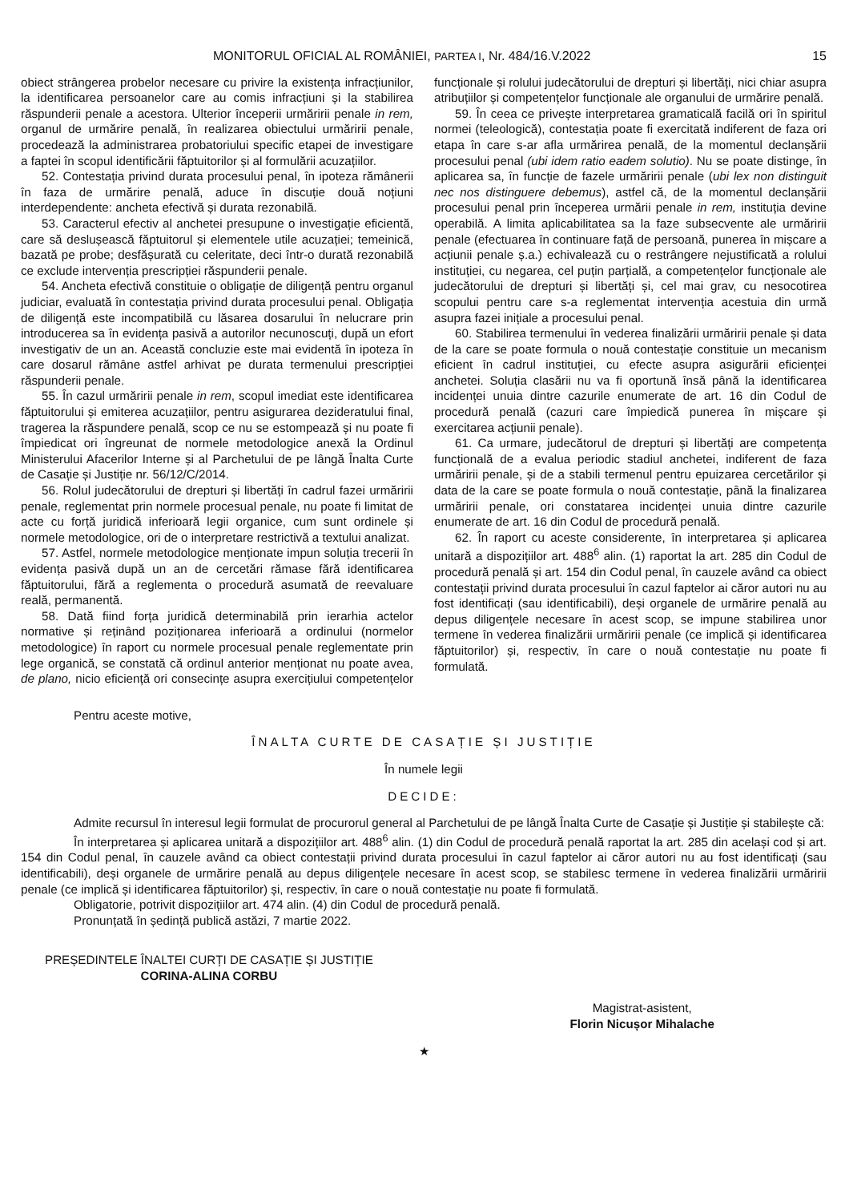MONITORUL OFICIAL AL ROMÂNIEI, PARTEA I, Nr. 484/16.V.2022 15
obiect strângerea probelor necesare cu privire la existența infracțiunilor, la identificarea persoanelor care au comis infracțiuni și la stabilirea răspunderii penale a acestora. Ulterior începerii urmăririi penale in rem, organul de urmărire penală, în realizarea obiectului urmăririi penale, procedează la administrarea probatoriului specific etapei de investigare a faptei în scopul identificării făptuitorilor și al formulării acuzațiilor.
52. Contestația privind durata procesului penal, în ipoteza rămânerii în faza de urmărire penală, aduce în discuție două noțiuni interdependente: ancheta efectivă și durata rezonabilă.
53. Caracterul efectiv al anchetei presupune o investigație eficientă, care să deslușească făptuitorul și elementele utile acuzației; temeinică, bazată pe probe; desfășurată cu celeritate, deci într-o durată rezonabilă ce exclude intervenția prescripției răspunderii penale.
54. Ancheta efectivă constituie o obligație de diligență pentru organul judiciar, evaluată în contestația privind durata procesului penal. Obligația de diligență este incompatibilă cu lăsarea dosarului în nelucrare prin introducerea sa în evidența pasivă a autorilor necunoscuți, după un efort investigativ de un an. Această concluzie este mai evidentă în ipoteza în care dosarul rămâne astfel arhivat pe durata termenului prescripției răspunderii penale.
55. În cazul urmăririi penale in rem, scopul imediat este identificarea făptuitorului și emiterea acuzațiilor, pentru asigurarea dezideratului final, tragerea la răspundere penală, scop ce nu se estompează și nu poate fi împiedicat ori îngreunat de normele metodologice anexă la Ordinul Ministerului Afacerilor Interne și al Parchetului de pe lângă Înalta Curte de Casație și Justiție nr. 56/12/C/2014.
56. Rolul judecătorului de drepturi și libertăți în cadrul fazei urmăririi penale, reglementat prin normele procesual penale, nu poate fi limitat de acte cu forță juridică inferioară legii organice, cum sunt ordinele și normele metodologice, ori de o interpretare restrictivă a textului analizat.
57. Astfel, normele metodologice menționate impun soluția trecerii în evidența pasivă după un an de cercetări rămase fără identificarea făptuitorului, fără a reglementa o procedură asumată de reevaluare reală, permanentă.
58. Dată fiind forța juridică determinabilă prin ierarhia actelor normative și reținând poziționarea inferioară a ordinului (normelor metodologice) în raport cu normele procesual penale reglementate prin lege organică, se constată că ordinul anterior menționat nu poate avea, de plano, nicio eficiență ori consecințe asupra exercițiului competențelor funcționale și rolului judecătorului de drepturi și libertăți, nici chiar asupra atribuțiilor și competențelor funcționale ale organului de urmărire penală.
59. În ceea ce privește interpretarea gramaticală facilă ori în spiritul normei (teleologică), contestația poate fi exercitată indiferent de faza ori etapa în care s-ar afla urmărirea penală, de la momentul declanșării procesului penal (ubi idem ratio eadem solutio). Nu se poate distinge, în aplicarea sa, în funcție de fazele urmăririi penale (ubi lex non distinguit nec nos distinguere debemus), astfel că, de la momentul declanșării procesului penal prin începerea urmării penale in rem, instituția devine operabilă. A limita aplicabilitatea sa la faze subsecvente ale urmăririi penale (efectuarea în continuare față de persoană, punerea în mișcare a acțiunii penale ș.a.) echivalează cu o restrângere nejustificată a rolului instituției, cu negarea, cel puțin parțială, a competențelor funcționale ale judecătorului de drepturi și libertăți și, cel mai grav, cu nesocotirea scopului pentru care s-a reglementat intervenția acestuia din urmă asupra fazei inițiale a procesului penal.
60. Stabilirea termenului în vederea finalizării urmăririi penale și data de la care se poate formula o nouă contestație constituie un mecanism eficient în cadrul instituției, cu efecte asupra asigurării eficienței anchetei. Soluția clasării nu va fi oportună însă până la identificarea incidenței unuia dintre cazurile enumerate de art. 16 din Codul de procedură penală (cazuri care împiedică punerea în mișcare și exercitarea acțiunii penale).
61. Ca urmare, judecătorul de drepturi și libertăți are competența funcțională de a evalua periodic stadiul anchetei, indiferent de faza urmăririi penale, și de a stabili termenul pentru epuizarea cercetărilor și data de la care se poate formula o nouă contestație, până la finalizarea urmăririi penale, ori constatarea incidenței unuia dintre cazurile enumerate de art. 16 din Codul de procedură penală.
62. În raport cu aceste considerente, în interpretarea și aplicarea unitară a dispozițiilor art. 488<sup>6</sup> alin. (1) raportat la art. 285 din Codul de procedură penală și art. 154 din Codul penal, în cauzele având ca obiect contestații privind durata procesului în cazul faptelor ai căror autori nu au fost identificați (sau identificabili), deși organele de urmărire penală au depus diligențele necesare în acest scop, se impune stabilirea unor termene în vederea finalizării urmăririi penale (ce implică și identificarea făptuitorilor) și, respectiv, în care o nouă contestație nu poate fi formulată.
Pentru aceste motive,
ÎNALTA CURTE DE CASAȚIE ȘI JUSTIȚIE
În numele legii
DECIDE:
Admite recursul în interesul legii formulat de procurorul general al Parchetului de pe lângă Înalta Curte de Casație și Justiție și stabilește că:
În interpretarea și aplicarea unitară a dispozițiilor art. 488<sup>6</sup> alin. (1) din Codul de procedură penală raportat la art. 285 din același cod și art. 154 din Codul penal, în cauzele având ca obiect contestații privind durata procesului în cazul faptelor ai căror autori nu au fost identificați (sau identificabili), deși organele de urmărire penală au depus diligențele necesare în acest scop, se stabilesc termene în vederea finalizării urmăririi penale (ce implică și identificarea făptuitorilor) și, respectiv, în care o nouă contestație nu poate fi formulată.
Obligatorie, potrivit dispozițiilor art. 474 alin. (4) din Codul de procedură penală.
Pronunțată în ședință publică astăzi, 7 martie 2022.
PREȘEDINTELE ÎNALTEI CURȚI DE CASAȚIE ȘI JUSTIȚIE
CORINA-ALINA CORBU
Magistrat-asistent,
Florin Nicușor Mihalache
★